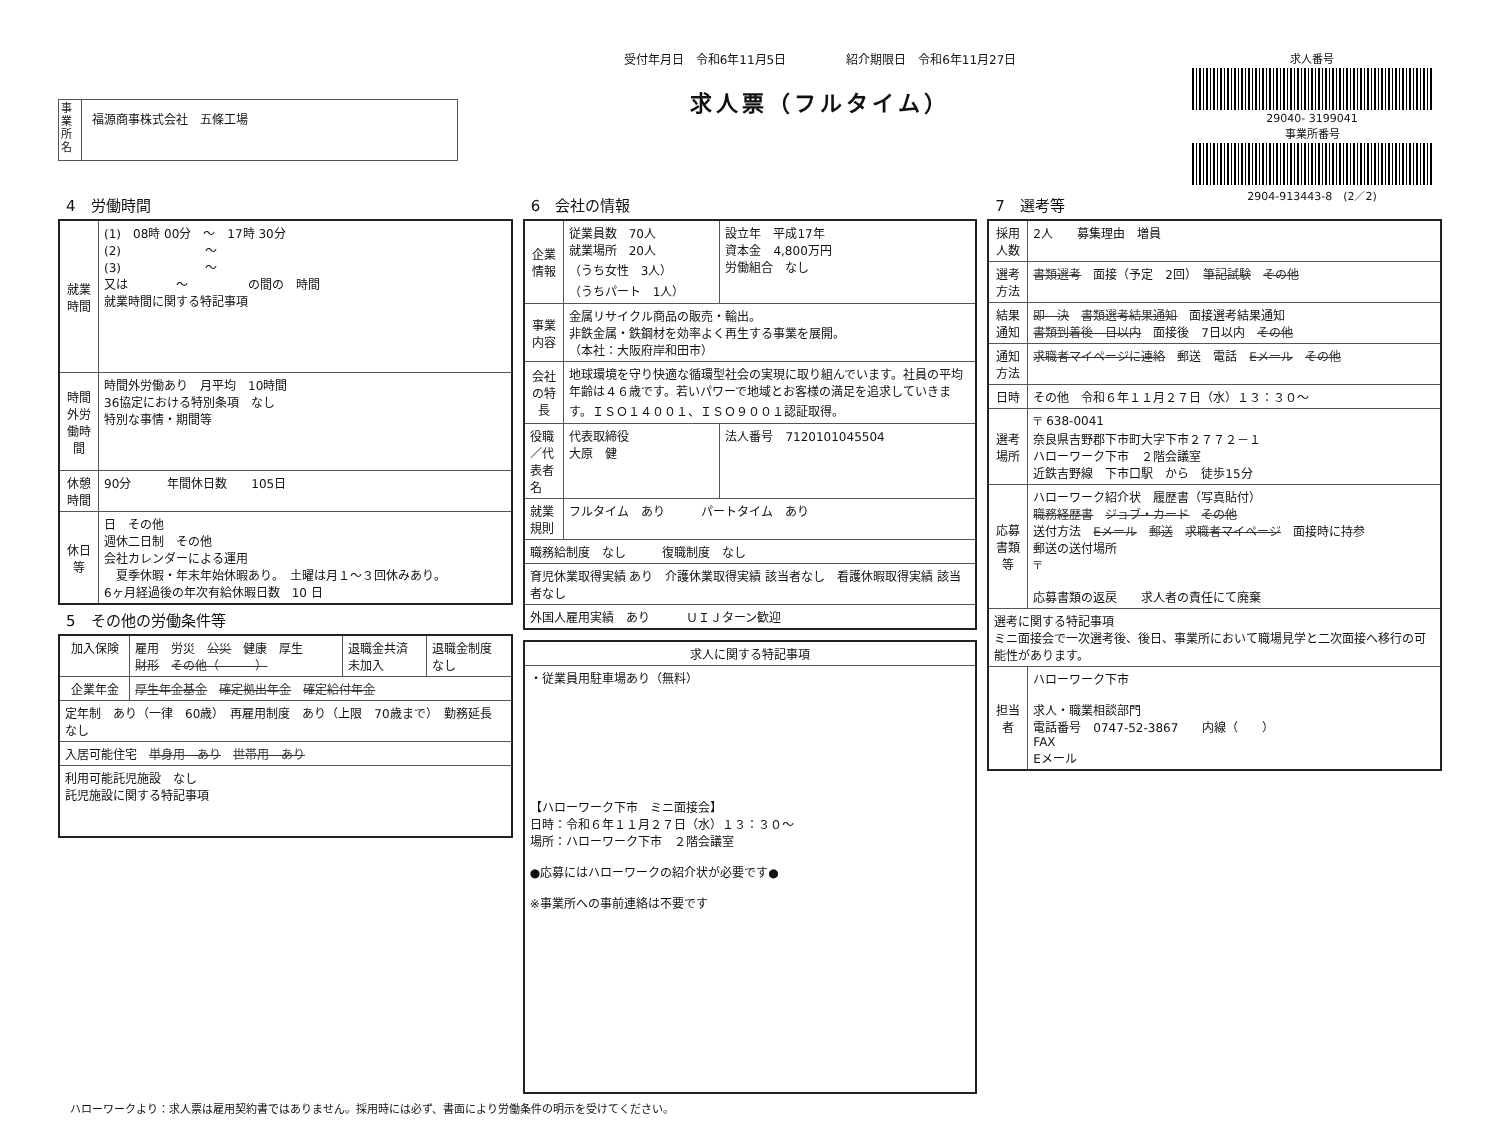事業所名
福源商事株式会社　五條工場
受付年月日　令和6年11月5日　　　　　紹介期限日　令和6年11月27日
求人票（フルタイム）
求人番号
29040- 3199041
事業所番号
2904-913443-8　(2／2)
4　労働時間
| 就業時間 | (1) 08時 00分 ～ 17時 30分 (2) ～ (3) ～ 又は ～ の間の 時間 就業時間に関する特記事項 |
| 時間外労働時間 | 時間外労働あり 月平均 10時間 36協定における特別条項 なし 特別な事情・期間等 |
| 休憩時間 | 90分 年間休日数 105日 |
| 休日等 | 日 その他 週休二日制 その他 会社カレンダーによる運用 夏季休暇・年末年始休暇あり。 土曜は月１～３回休みあり。 6ヶ月経過後の年次有給休暇日数 10 日 |
5　その他の労働条件等
| 加入保険 | 雇用 労災 公災 健康 厚生 財形 その他（ ） | 退職金共済 未加入 | 退職金制度 なし |
| 企業年金 | 厚生年金基金 確定拠出年金 確定給付年金 | | |
| 定年制 あり（一律 60歳） 再雇用制度 あり（上限 70歳まで） 勤務延長 なし | | | |
| 入居可能住宅 単身用 あり 世帯用 あり | | | |
| 利用可能託児施設 なし 託児施設に関する特記事項 | | | |
6　会社の情報
| 企業情報 | 従業員数 70人 就業場所 20人 （うち女性 3人） （うちパート 1人） | 設立年 平成17年 資本金 4,800万円 労働組合 なし |
| 事業内容 | 金属リサイクル商品の販売・輸出。 非鉄金属・鉄鋼材を効率よく再生する事業を展開。 （本社：大阪府岸和田市） | |
| 会社の特長 | 地球環境を守り快適な循環型社会の実現に取り組んでいます。社員の平均年齢は４６歳です。若いパワーで地域とお客様の満足を追求していきます。ＩＳＯ１４００１、ＩＳＯ９００１認証取得。 | |
| 役職／代表者名 | 代表取締役 大原 健 | 法人番号 7120101045504 |
| 就業規則 | フルタイム あり パートタイム あり | |
| 職務給制度 なし 復職制度 なし | | |
| 育児休業取得実績 あり 介護休業取得実績 該当者なし 看護休暇取得実績 該当者なし | | |
| 外国人雇用実績 あり ＵＩＪターン歓迎 | | |
| 求人に関する特記事項 |
| --- |
| ・従業員用駐車場あり（無料） 【ハローワーク下市 ミニ面接会】 日時：令和６年１１月２７日（水）１３：３０～ 場所：ハローワーク下市 ２階会議室 ●応募にはハローワークの紹介状が必要です● ※事業所への事前連絡は不要です |
7　選考等
| 採用人数 | 2人 募集理由 増員 |
| 選考方法 | 書類選考 面接（予定 2回） 筆記試験 その他 |
| 結果通知 | 即 決 書類選考結果通知 面接選考結果通知 書類到着後 日以内 面接後 7日以内 その他 |
| 通知方法 | 求職者マイページに連絡 郵送 電話 Eメール その他 |
| 日時 | その他 令和６年１１月２７日（水）１３：３０～ |
| 選考場所 | 〒 638-0041 奈良県吉野郡下市町大字下市２７７２－１ ハローワーク下市 ２階会議室 近鉄吉野線 下市口駅 から 徒歩15分 |
| 応募書類等 | ハローワーク紹介状 履歴書（写真貼付） 職務経歴書 ジョブ・カード その他 送付方法 Eメール 郵送 求職者マイページ 面接時に持参 郵送の送付場所 〒 応募書類の返戻 求人者の責任にて廃棄 |
| 選考に関する特記事項 ミニ面接会で一次選考後、後日、事業所において職場見学と二次面接へ移行の可能性があります。 | |
| 担当者 | ハローワーク下市 求人・職業相談部門 電話番号 0747-52-3867 内線（ ） FAX Eメール |
ハローワークより：求人票は雇用契約書ではありません。採用時には必ず、書面により労働条件の明示を受けてください。